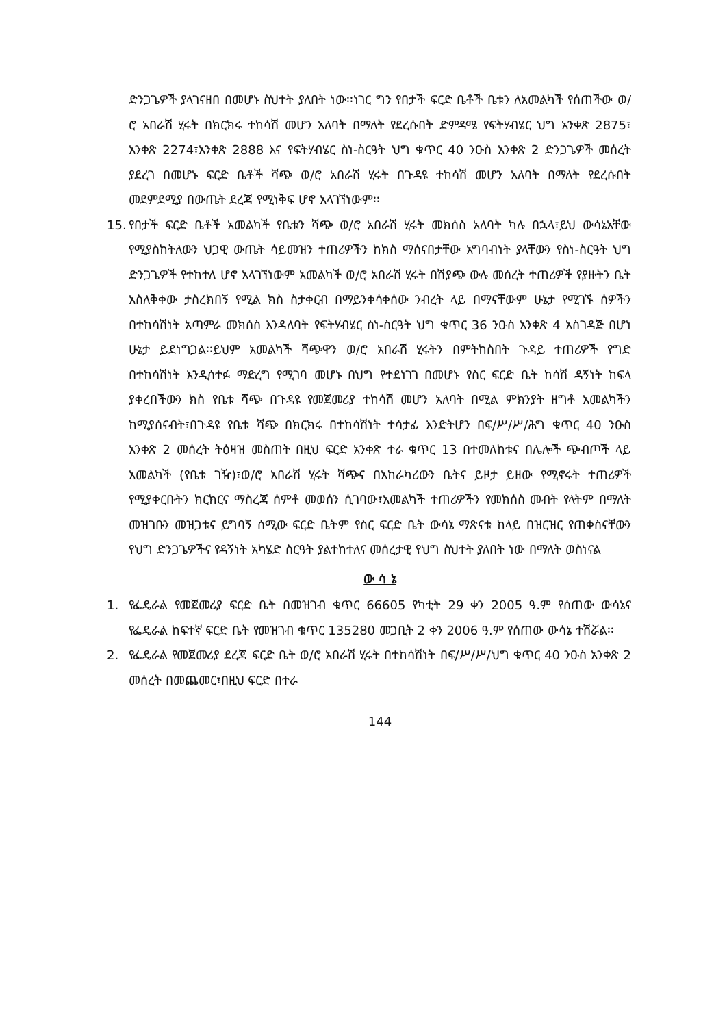ድንጋጌዎች ያላገናዘበ በመሆኑ ስህተት ያለበት ነው፡፡ነገር ግን የበታች ፍርድ ቤቶች ቤቱን ለአመልካች የሰጠችው ወ/ሮ አበራሽ ሂሩት በክርክሩ ተከሳሽ መሆን አለባት በማለት የደረሱበት ድምዳሜ የፍትሃብሄር ህግ አንቀጽ 2875፣ አንቀጽ 2274፣አንቀጽ 2888 እና የፍትሃብሄር ስነ-ስርዓት ህግ ቁጥር 40 ንዑስ አንቀጽ 2 ድንጋጌዎች መሰረት ያደረገ በመሆኑ ፍርድ ቤቶች ሻጭ ወ/ሮ አበራሽ ሂሩት በጉዳዩ ተከሳሽ መሆን አለባት በማለት የደረሱበት መደምደሚያ በውጤት ደረጃ የሚነቅፍ ሆኖ አላገኘነውም፡፡
15.
የበታች ፍርድ ቤቶች አመልካች የቤቱን ሻጭ ወ/ሮ አበራሽ ሂሩት መክሰስ አለባት ካሉ በኋላ፣ይህ ውሳኔአቸው የሚያስከትለውን ህጋዊ ውጤት ሳይመዝን ተጠሪዎችን ከክስ ማሰናበታቸው አግባብነት ያላቸውን የስነ-ስርዓት ህግ ድንጋጌዎች የተከተለ ሆኖ አላገኘነውም አመልካች ወ/ሮ አበራሽ ሂሩት በሽያጭ ውሉ መሰረት ተጠሪዎች የያዙትን ቤት አስለቅቀው ታስረክበኝ የሚል ክስ ስታቀርብ በማይንቀሳቀሰው ንብረት ላይ በማናቸውም ሁኔታ የሚገኙ ሰዎችን በተከሳሽነት አጣምራ መክሰስ እንዳለባት የፍትሃብሄር ስነ-ስርዓት ህግ ቁጥር 36 ንዑስ አንቀጽ 4 አስገዳጅ በሆነ ሁኔታ ይደነግጋል፡፡ይህም አመልካች ሻጭዋን ወ/ሮ አበራሽ ሂሩትን በምትከስበት ጉዳይ ተጠሪዎች የግድ በተከሳሽነት እንዲሳተፉ ማድረግ የሚገባ መሆኑ በህግ የተደነገገ በመሆኑ የስር ፍርድ ቤት ከሳሽ ዳኝነት ከፍላ ያቀረበችውን ክስ የቤቱ ሻጭ በጉዳዩ የመጀመሪያ ተከሳሽ መሆን አለባት በሚል ምክንያት ዘግቶ አመልካችን ከሚያሰናብት፣በጉዳዩ የቤቱ ሻጭ በክርክሩ በተከሳሽነት ተሳታፊ እንድትሆን በፍ/ሥ/ሥ/ሕግ ቁጥር 40 ንዑስ አንቀጽ 2 መሰረት ትዕዛዝ መስጠት በዚህ ፍርድ አንቀጽ ተራ ቁጥር 13 በተመለከቱና በሌሎች ጭብጦች ላይ አመልካች (የቤቱ ገዥ)፣ወ/ሮ አበራሽ ሂሩት ሻጭና በአከራካሪውን ቤትና ይዞታ ይዘው የሚኖሩት ተጠሪዎች የሚያቀርቡትን ክርክርና ማስረጃ ሰምቶ መወሰን ሲገባው፣አመልካች ተጠሪዎችን የመክሰስ መብት የላትም በማለት መዝገቡን መዝጋቱና ይግባኝ ሰሚው ፍርድ ቤትም የስር ፍርድ ቤት ውሳኔ ማጽናቱ ከላይ በዝርዝር የጠቀስናቸውን የህግ ድንጋጌዎችና የዳኝነት አካሄድ ስርዓት ያልተከተለና መሰረታዊ የህግ ስህተት ያለበት ነው በማለት ወስነናል
ው ሳ ኔ
1. የፌዴራል የመጀመሪያ ፍርድ ቤት በመዝገብ ቁጥር 66605 የካቲት 29 ቀን 2005 ዓ.ም የሰጠው ውሳኔና የፌዴራል ከፍተኛ ፍርድ ቤት የመዝገብ ቁጥር 135280 መጋቢት 2 ቀን 2006 ዓ.ም የሰጠው ውሳኔ ተሽሯል፡፡
2. የፌዴራል የመጀመሪያ ደረጃ ፍርድ ቤት ወ/ሮ አበራሽ ሂሩት በተከሳሽነት በፍ/ሥ/ሥ/ህግ ቁጥር 40 ንዑስ አንቀጽ 2 መሰረት በመጨመር፣በዚህ ፍርድ በተራ
144